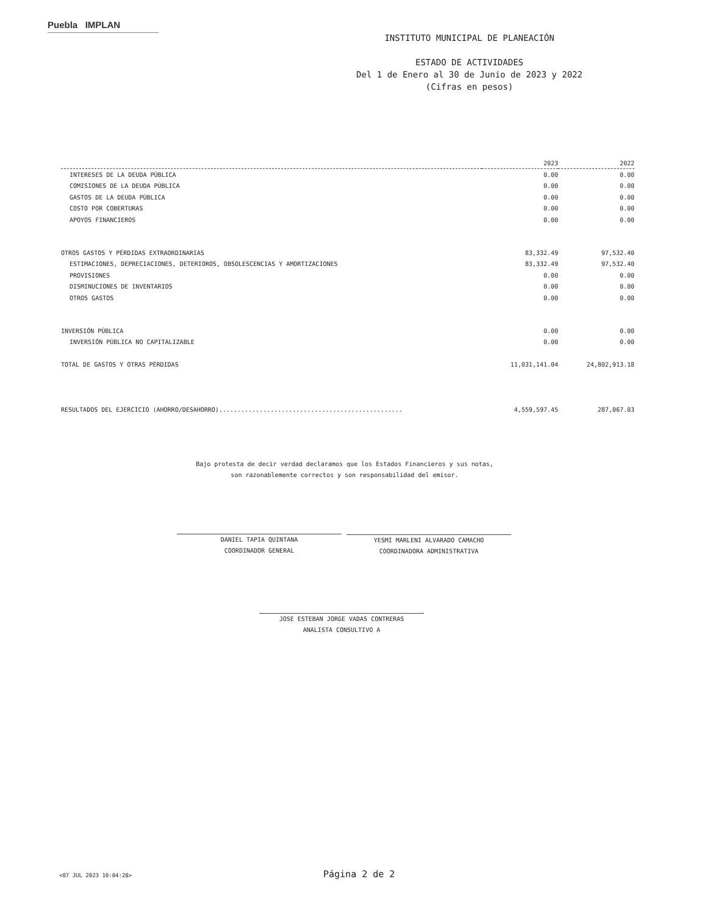Puebla IMPLAN
INSTITUTO MUNICIPAL DE PLANEACIÓN
ESTADO DE ACTIVIDADES
Del 1 de Enero al 30 de Junio de 2023 y 2022
(Cifras en pesos)
| | 2023 | 2022 |
| --- | --- | --- |
| INTERESES DE LA DEUDA PÚBLICA | 0.00 | 0.00 |
| COMISIONES DE LA DEUDA PÚBLICA | 0.00 | 0.00 |
| GASTOS DE LA DEUDA PÚBLICA | 0.00 | 0.00 |
| COSTO POR COBERTURAS | 0.00 | 0.00 |
| APOYOS FINANCIEROS | 0.00 | 0.00 |
| OTROS GASTOS Y PÉRDIDAS EXTRAORDINARIAS | 83,332.49 | 97,532.40 |
| ESTIMACIONES, DEPRECIACIONES, DETERIOROS, OBSOLESCENCIAS Y AMORTIZACIONES | 83,332.49 | 97,532.40 |
| PROVISIONES | 0.00 | 0.00 |
| DISMINUCIONES DE INVENTARIOS | 0.00 | 0.00 |
| OTROS GASTOS | 0.00 | 0.00 |
| INVERSIÓN PÚBLICA | 0.00 | 0.00 |
| INVERSIÓN PÚBLICA NO CAPITALIZABLE | 0.00 | 0.00 |
| TOTAL DE GASTOS Y OTRAS PÉRDIDAS | 11,031,141.04 | 24,802,913.18 |
| RESULTADOS DEL EJERCICIO (AHORRO/DESAHORRO).................................................. | 4,559,597.45 | 287,067.03 |
Bajo protesta de decir verdad declaramos que los Estados Financieros y sus notas,
son razonablemente correctos y son responsabilidad del emisor.
DANIEL TAPIA QUINTANA
COORDINADOR GENERAL
YESMI MARLENI ALVARADO CAMACHO
COORDINADORA ADMINISTRATIVA
JOSE ESTEBAN JORGE VADAS CONTRERAS
ANALISTA CONSULTIVO A
<07 JUL 2023 10:04:28> Página 2 de 2